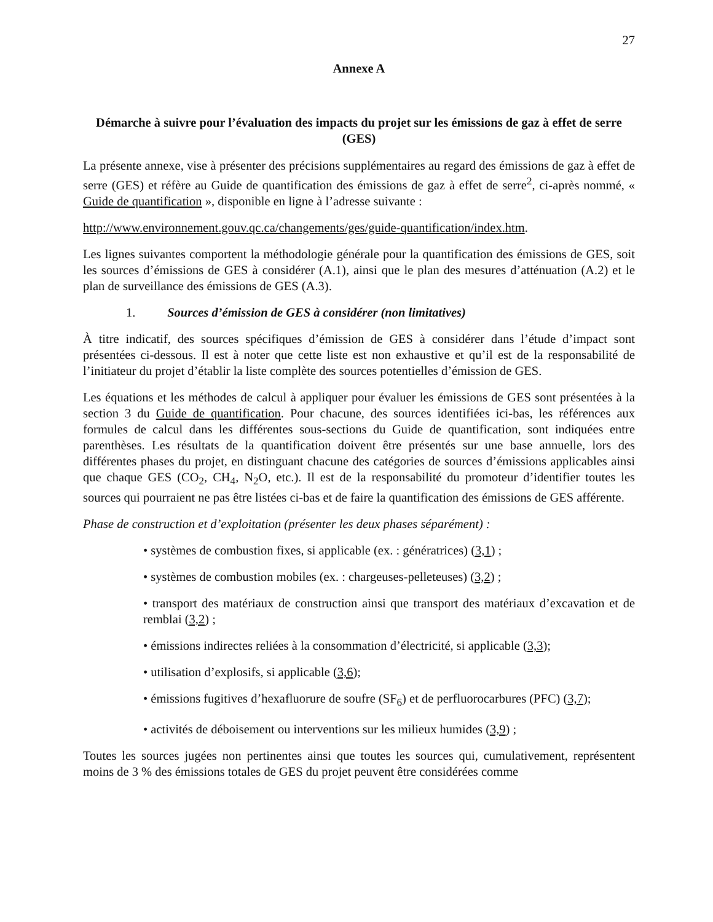27
Annexe A
Démarche à suivre pour l’évaluation des impacts du projet sur les émissions de gaz à effet de serre (GES)
La présente annexe, vise à présenter des précisions supplémentaires au regard des émissions de gaz à effet de serre (GES) et réfère au Guide de quantification des émissions de gaz à effet de serre<sup>2</sup>, ci-après nommé, « Guide de quantification », disponible en ligne à l’adresse suivante :
http://www.environnement.gouv.qc.ca/changements/ges/guide-quantification/index.htm.
Les lignes suivantes comportent la méthodologie générale pour la quantification des émissions de GES, soit les sources d’émissions de GES à considérer (A.1), ainsi que le plan des mesures d’atténuation (A.2) et le plan de surveillance des émissions de GES (A.3).
1. Sources d’émission de GES à considérer (non limitatives)
À titre indicatif, des sources spécifiques d’émission de GES à considérer dans l’étude d’impact sont présentées ci-dessous. Il est à noter que cette liste est non exhaustive et qu’il est de la responsabilité de l’initiateur du projet d’établir la liste complète des sources potentielles d’émission de GES.
Les équations et les méthodes de calcul à appliquer pour évaluer les émissions de GES sont présentées à la section 3 du Guide de quantification. Pour chacune, des sources identifiées ici-bas, les références aux formules de calcul dans les différentes sous-sections du Guide de quantification, sont indiquées entre parenthèses. Les résultats de la quantification doivent être présentés sur une base annuelle, lors des différentes phases du projet, en distinguant chacune des catégories de sources d’émissions applicables ainsi que chaque GES (CO<sub>2</sub>, CH<sub>4</sub>, N<sub>2</sub>O, etc.). Il est de la responsabilité du promoteur d’identifier toutes les sources qui pourraient ne pas être listées ci-bas et de faire la quantification des émissions de GES afférente.
Phase de construction et d’exploitation (présenter les deux phases séparément) :
• systèmes de combustion fixes, si applicable (ex. : génératrices) (3,1) ;
• systèmes de combustion mobiles (ex. : chargeuses-pelleteuses) (3,2) ;
• transport des matériaux de construction ainsi que transport des matériaux d’excavation et de remblai (3,2) ;
• émissions indirectes reliées à la consommation d’électricité, si applicable (3,3);
• utilisation d’explosifs, si applicable (3,6);
• émissions fugitives d’hexafluorure de soufre (SF<sub>6</sub>) et de perfluorocarbures (PFC) (3,7);
• activités de déboisement ou interventions sur les milieux humides (3,9) ;
Toutes les sources jugées non pertinentes ainsi que toutes les sources qui, cumulativement, représentent moins de 3 % des émissions totales de GES du projet peuvent être considérées comme